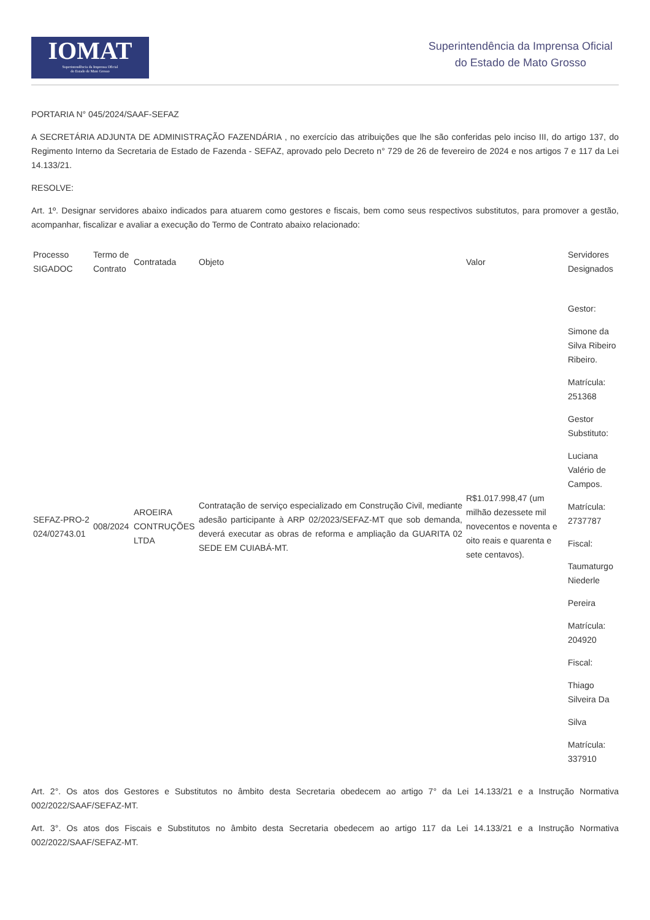IOMAT
Superintendência da Imprensa Oficial
do Estado de Mato Grosso
Superintendência da Imprensa Oficial
do Estado de Mato Grosso
PORTARIA N° 045/2024/SAAF-SEFAZ
A SECRETÁRIA ADJUNTA DE ADMINISTRAÇÃO FAZENDÁRIA , no exercício das atribuições que lhe são conferidas pelo inciso III, do artigo 137, do Regimento Interno da Secretaria de Estado de Fazenda - SEFAZ, aprovado pelo Decreto n° 729 de 26 de fevereiro de 2024 e nos artigos 7 e 117 da Lei 14.133/21.
RESOLVE:
Art. 1º. Designar servidores abaixo indicados para atuarem como gestores e fiscais, bem como seus respectivos substitutos, para promover a gestão, acompanhar, fiscalizar e avaliar a execução do Termo de Contrato abaixo relacionado:
| Processo SIGADOC | Termo de Contrato | Contratada | Objeto | Valor | Servidores Designados |
| SEFAZ-PRO-2 024/02743.01 | 008/2024 | AROEIRA CONTRUÇÕES LTDA | Contratação de serviço especializado em Construção Civil, mediante adesão participante à ARP 02/2023/SEFAZ-MT que sob demanda, deverá executar as obras de reforma e ampliação da GUARITA 02 SEDE EM CUIABÁ-MT. | R$1.017.998,47 (um milhão dezessete mil novecentos e noventa e oito reais e quarenta e sete centavos). | Gestor: Simone da Silva Ribeiro Ribeiro. Matrícula: 251368 Gestor Substituto: Luciana Valério de Campos. Matrícula: 2737787 Fiscal: Taumaturgo Niederle Pereira Matrícula: 204920 Fiscal: Thiago Silveira Da Silva Matrícula: 337910 |
Art. 2°. Os atos dos Gestores e Substitutos no âmbito desta Secretaria obedecem ao artigo 7° da Lei 14.133/21 e a Instrução Normativa 002/2022/SAAF/SEFAZ-MT.
Art. 3°. Os atos dos Fiscais e Substitutos no âmbito desta Secretaria obedecem ao artigo 117 da Lei 14.133/21 e a Instrução Normativa 002/2022/SAAF/SEFAZ-MT.